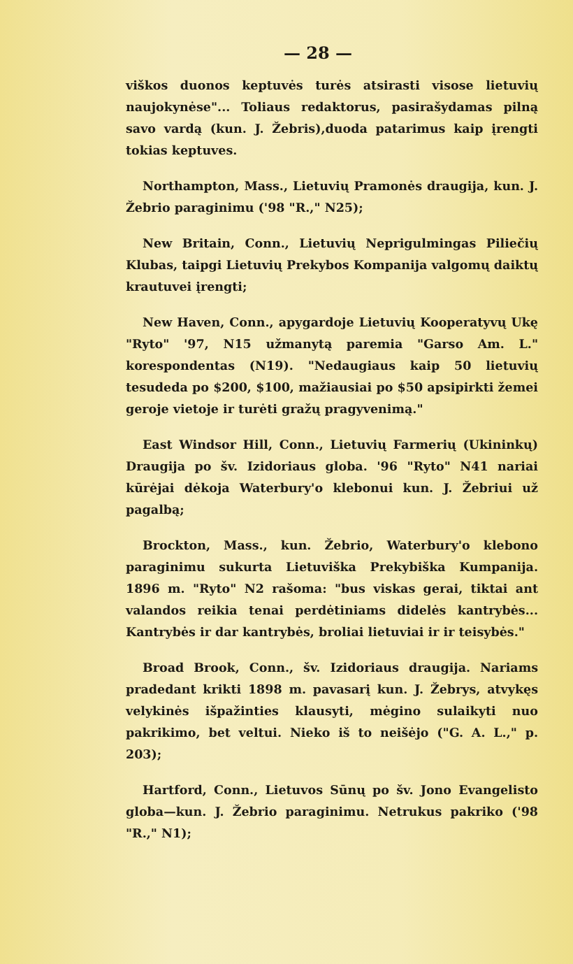— 28 —
viškos duonos keptuvės turės atsirasti visose lietuvių naujokynėse"... Toliaus redaktorus, pasirašydamas pilną savo vardą (kun. J. Žebris),duoda patarimus kaip įrengti tokias keptuves.
Northampton, Mass., Lietuvių Pramonės draugija, kun. J. Žebrio paraginimu ('98 "R.," N25);
New Britain, Conn., Lietuvių Neprigulmingas Piliečių Klubas, taipgi Lietuvių Prekybos Kompanija valgomų daiktų krautuvei įrengti;
New Haven, Conn., apygardoje Lietuvių Kooperatyvų Ukę "Ryto" '97, N15 užmanytą paremia "Garso Am. L." korespondentas (N19). "Nedaugiaus kaip 50 lietuvių tesudeda po $200, $100, mažiausiai po $50 apsipirkti žemei geroje vietoje ir turėti gražų pragyvenimą."
East Windsor Hill, Conn., Lietuvių Farmerių (Ukininkų) Draugija po šv. Izidoriaus globa. '96 "Ryto" N41 nariai kūrėjai dėkoja Waterbury'o klebonui kun. J. Žebriui už pagalbą;
Brockton, Mass., kun. Žebrio, Waterbury'o klebono paraginimu sukurta Lietuviška Prekybiška Kumpanija. 1896 m. "Ryto" N2 rašoma: "bus viskas gerai, tiktai ant valandos reikia tenai perdėtiniams didelės kantrybės... Kantrybės ir dar kantrybės, broliai lietuviai ir ir teisybės."
Broad Brook, Conn., šv. Izidoriaus draugija. Nariams pradedant krikti 1898 m. pavasarį kun. J. Žebrys, atvykęs velykinės išpažinties klausyti, mėgino sulaikyti nuo pakrikimo, bet veltui. Nieko iš to neišėjo ("G. A. L.," p. 203);
Hartford, Conn., Lietuvos Sūnų po šv. Jono Evangelisto globa—kun. J. Žebrio paraginimu. Netrukus pakriko ('98 "R.," N1);